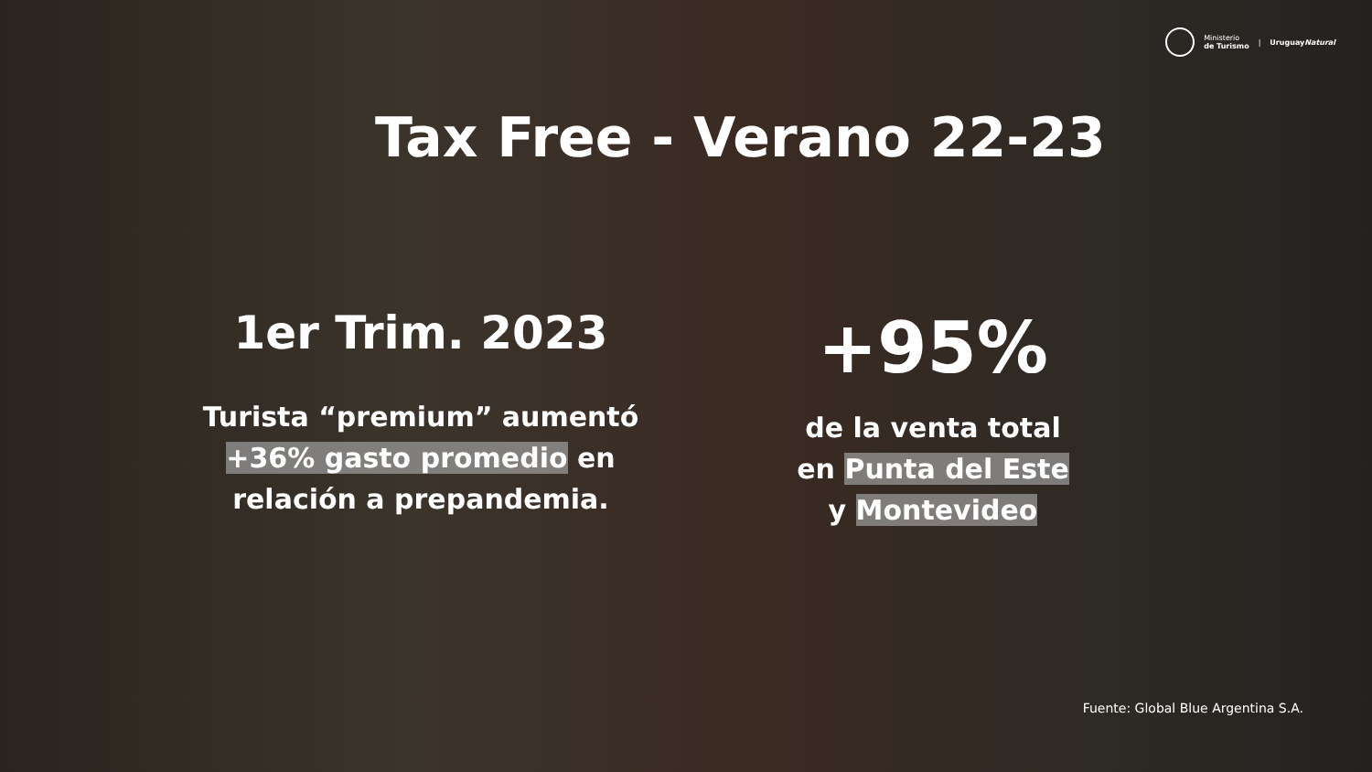Ministerio
de Turismo | UruguayNatural
Tax Free - Verano 22-23
1er Trim. 2023
Turista “premium” aumentó
+36% gasto promedio en
relación a prepandemia.
+95%
de la venta total
en Punta del Este
y Montevideo
Fuente: Global Blue Argentina S.A.